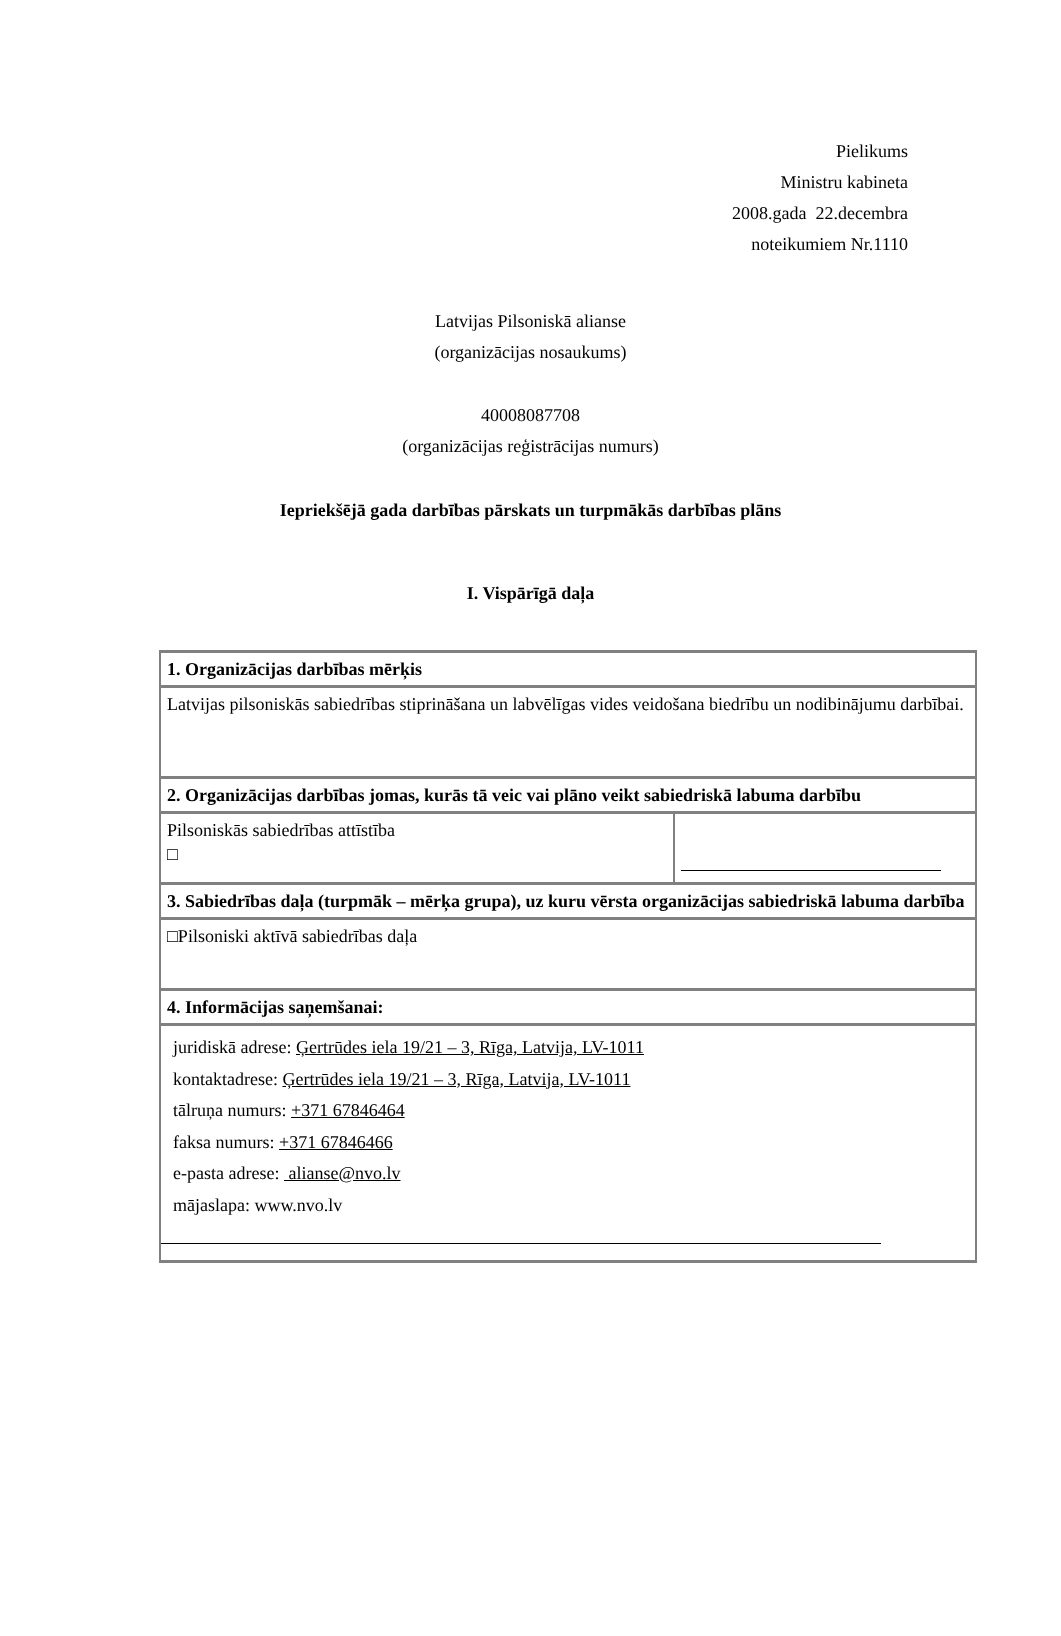Pielikums
Ministru kabineta
2008.gada 22.decembra
noteikumiem Nr.1110
Latvijas Pilsoniskā alianse
(organizācijas nosaukums)
40008087708
(organizācijas reģistrācijas numurs)
Iepriekšējā gada darbības pārskats un turpmākās darbības plāns
I. Vispārīgā daļa
| 1. Organizācijas darbības mērķis | |
| Latvijas pilsoniskās sabiedrības stiprināšana un labvēlīgas vides veidošana biedrību un nodibinājumu darbībai. | |
| 2. Organizācijas darbības jomas, kurās tā veic vai plāno veikt sabiedriskā labuma darbību | |
| Pilsoniskās sabiedrības attīstība □ | |
| 3. Sabiedrības daļa (turpmāk – mērķa grupa), uz kuru vērsta organizācijas sabiedriskā labuma darbība | |
| □Pilsoniski aktīvā sabiedrības daļa | |
| 4. Informācijas saņemšanai: | |
| juridiskā adrese: Ģertrūdes iela 19/21 – 3, Rīga, Latvija, LV-1011 kontaktadrese: Ģertrūdes iela 19/21 – 3, Rīga, Latvija, LV-1011 tālruņa numurs: +371 67846464 faksa numurs: +371 67846466 e-pasta adrese: alianse@nvo.lv mājaslapa: www.nvo.lv | |